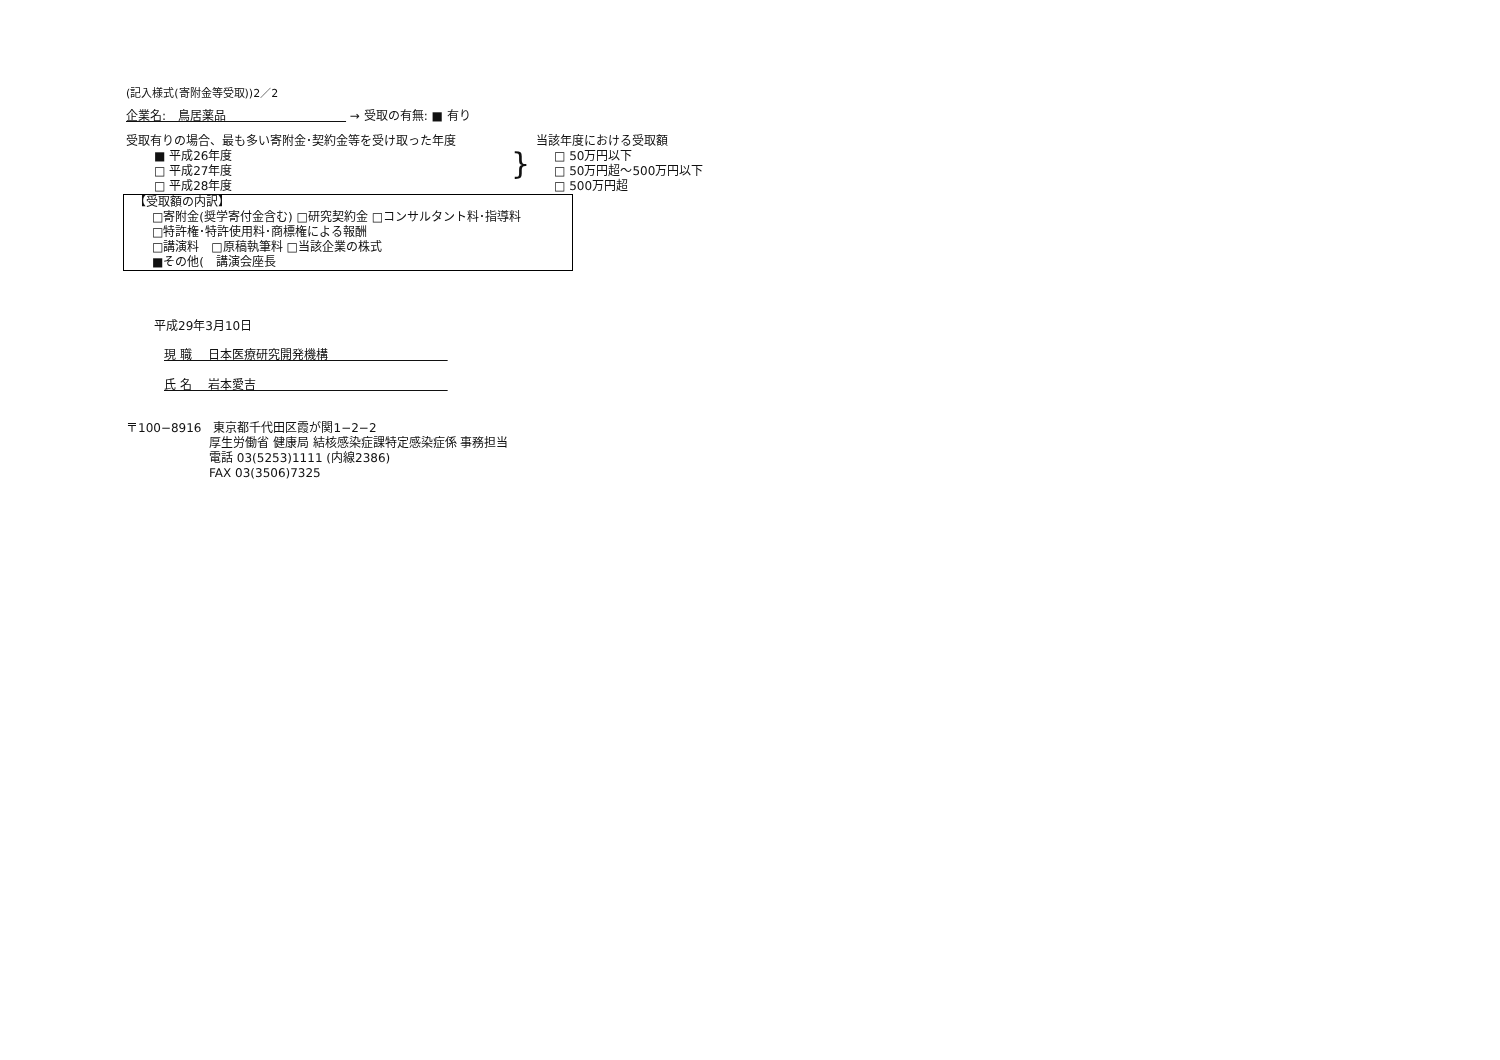(記入様式(寄附金等受取))2／2
企業名:　鳥居薬品　　　　　　　　　　 → 受取の有無: ■ 有り
受取有りの場合、最も多い寄附金･契約金等を受け取った年度
■ 平成26年度
□ 平成27年度
□ 平成28年度
}
当該年度における受取額
□ 50万円以下
□ 50万円超～500万円以下
□ 500万円超
【受取額の内訳】
□寄附金(奨学寄付金含む) □研究契約金 □コンサルタント料･指導料
□特許権･特許使用料･商標権による報酬
□講演料　□原稿執筆料 □当該企業の株式
■その他(　講演会座長
平成29年3月10日
現 職　 日本医療研究開発機構　　　　　　　　　　
氏 名　 岩本愛吉　　　　　　　　　　　　　　　　
〒100−8916　東京都千代田区霞が関1−2−2
厚生労働省 健康局 結核感染症課特定感染症係 事務担当
電話 03(5253)1111 (内線2386)
FAX 03(3506)7325